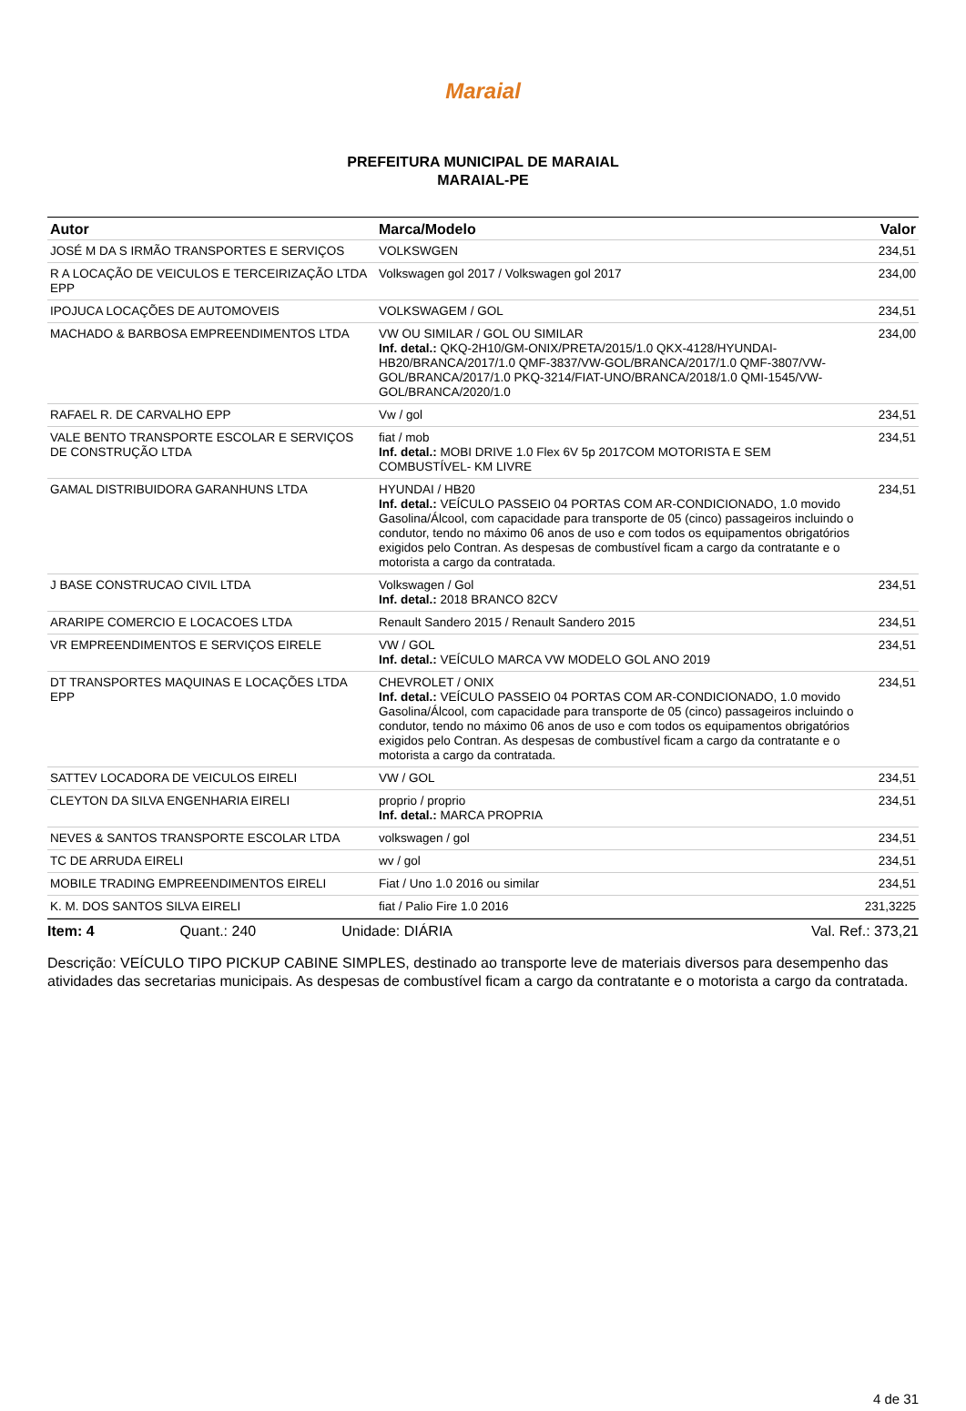Maraial
PREFEITURA MUNICIPAL DE MARAIAL
MARAIAL-PE
| Autor | Marca/Modelo | Valor |
| --- | --- | --- |
| JOSÉ M DA S IRMÃO TRANSPORTES E SERVIÇOS | VOLKSWGEN | 234,51 |
| R A LOCAÇÃO DE VEICULOS E TERCEIRIZAÇÃO LTDA EPP | Volkswagen gol 2017 / Volkswagen gol 2017 | 234,00 |
| IPOJUCA LOCAÇÕES DE AUTOMOVEIS | VOLKSWAGEM / GOL | 234,51 |
| MACHADO & BARBOSA EMPREENDIMENTOS LTDA | VW OU SIMILAR / GOL OU SIMILAR Inf. detal.: QKQ-2H10/GM-ONIX/PRETA/2015/1.0 QKX-4128/HYUNDAI-HB20/BRANCA/2017/1.0 QMF-3837/VW-GOL/BRANCA/2017/1.0 QMF-3807/VW-GOL/BRANCA/2017/1.0 PKQ-3214/FIAT-UNO/BRANCA/2018/1.0 QMI-1545/VW-GOL/BRANCA/2020/1.0 | 234,00 |
| RAFAEL R. DE CARVALHO EPP | Vw / gol | 234,51 |
| VALE BENTO TRANSPORTE ESCOLAR E SERVIÇOS DE CONSTRUÇÃO LTDA | fiat / mob Inf. detal.: MOBI DRIVE 1.0 Flex 6V 5p 2017COM MOTORISTA E SEM COMBUSTÍVEL- KM LIVRE | 234,51 |
| GAMAL DISTRIBUIDORA GARANHUNS LTDA | HYUNDAI / HB20 Inf. detal.: VEÍCULO PASSEIO 04 PORTAS COM AR-CONDICIONADO, 1.0 movido Gasolina/Álcool, com capacidade para transporte de 05 (cinco) passageiros incluindo o condutor, tendo no máximo 06 anos de uso e com todos os equipamentos obrigatórios exigidos pelo Contran. As despesas de combustível ficam a cargo da contratante e o motorista a cargo da contratada. | 234,51 |
| J BASE CONSTRUCAO CIVIL LTDA | Volkswagen / Gol Inf. detal.: 2018 BRANCO 82CV | 234,51 |
| ARARIPE COMERCIO E LOCACOES LTDA | Renault Sandero 2015 / Renault Sandero 2015 | 234,51 |
| VR EMPREENDIMENTOS E SERVIÇOS EIRELE | VW / GOL Inf. detal.: VEÍCULO MARCA VW MODELO GOL ANO 2019 | 234,51 |
| DT TRANSPORTES MAQUINAS E LOCAÇÕES LTDA EPP | CHEVROLET / ONIX Inf. detal.: VEÍCULO PASSEIO 04 PORTAS COM AR-CONDICIONADO, 1.0 movido Gasolina/Álcool, com capacidade para transporte de 05 (cinco) passageiros incluindo o condutor, tendo no máximo 06 anos de uso e com todos os equipamentos obrigatórios exigidos pelo Contran. As despesas de combustível ficam a cargo da contratante e o motorista a cargo da contratada. | 234,51 |
| SATTEV LOCADORA DE VEICULOS EIRELI | VW / GOL | 234,51 |
| CLEYTON DA SILVA ENGENHARIA EIRELI | proprio / proprio Inf. detal.: MARCA PROPRIA | 234,51 |
| NEVES & SANTOS TRANSPORTE ESCOLAR LTDA | volkswagen / gol | 234,51 |
| TC DE ARRUDA EIRELI | wv / gol | 234,51 |
| MOBILE TRADING EMPREENDIMENTOS EIRELI | Fiat / Uno 1.0 2016 ou similar | 234,51 |
| K. M. DOS SANTOS SILVA EIRELI | fiat / Palio Fire 1.0 2016 | 231,3225 |
Item: 4 Quant.: 240 Unidade: DIÁRIA Val. Ref.: 373,21
Descrição: VEÍCULO TIPO PICKUP CABINE SIMPLES, destinado ao transporte leve de materiais diversos para desempenho das atividades das secretarias municipais. As despesas de combustível ficam a cargo da contratante e o motorista a cargo da contratada.
4 de 31